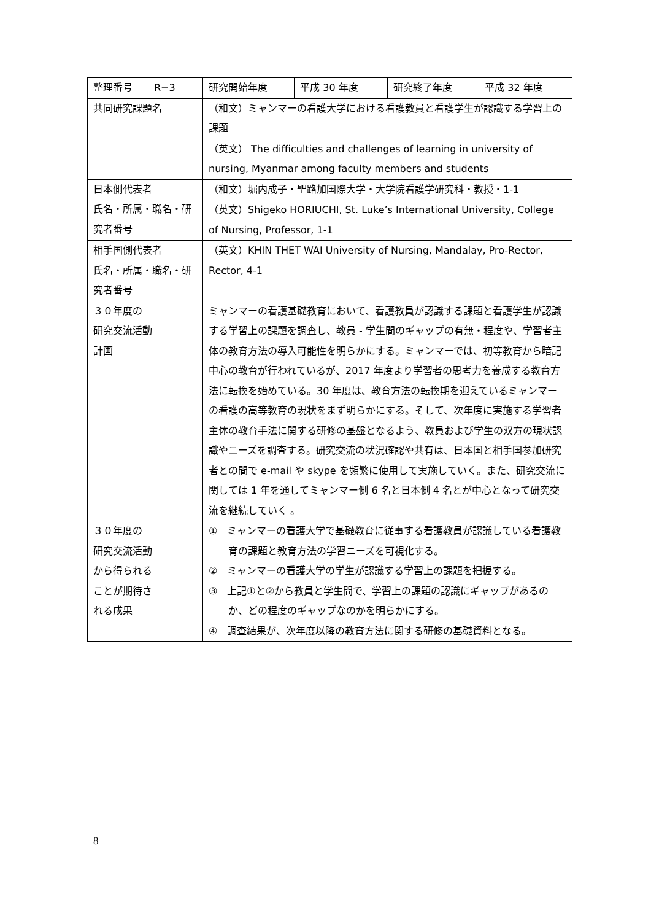| 整理番号 | R−3 | 研究開始年度 | 平成 30 年度 | 研究終了年度 | 平成 32 年度 |
| 共同研究課題名 | | （和文）ミャンマーの看護大学における看護教員と看護学生が認識する学習上の課題 | | | |
| | | （英文） The difficulties and challenges of learning in university of nursing, Myanmar among faculty members and students | | | |
| 日本側代表者 氏名・所属・職名・研究者番号 | | （和文）堀内成子・聖路加国際大学・大学院看護学研究科・教授・1-1 | | | |
| | | （英文）Shigeko HORIUCHI, St. Luke’s International University, College of Nursing, Professor, 1-1 | | | |
| 相手国側代表者 氏名・所属・職名・研究者番号 | | （英文）KHIN THET WAI University of Nursing, Mandalay, Pro-Rector, Rector, 4-1 | | | |
| ３０年度の 研究交流活動 計画 | | ミャンマーの看護基礎教育において、看護教員が認識する課題と看護学生が認識する学習上の課題を調査し、教員 - 学生間のギャップの有無・程度や、学習者主体の教育方法の導入可能性を明らかにする。ミャンマーでは、初等教育から暗記中心の教育が行われているが、2017 年度より学習者の思考力を養成する教育方法に転換を始めている。30 年度は、教育方法の転換期を迎えているミャンマーの看護の高等教育の現状をまず明らかにする。そして、次年度に実施する学習者主体の教育手法に関する研修の基盤となるよう、教員および学生の双方の現状認識やニーズを調査する。研究交流の状況確認や共有は、日本国と相手国参加研究者との間で e-mail や skype を頻繁に使用して実施していく。また、研究交流に関しては 1 年を通してミャンマー側 6 名と日本側 4 名とが中心となって研究交流を継続していく 。 | | | |
| ３０年度の 研究交流活動 から得られる ことが期待さ れる成果 | | ① ミャンマーの看護大学で基礎教育に従事する看護教員が認識している看護教育の課題と教育方法の学習ニーズを可視化する。 ② ミャンマーの看護大学の学生が認識する学習上の課題を把握する。 ③ 上記①と②から教員と学生間で、学習上の課題の認識にギャップがあるのか、どの程度のギャップなのかを明らかにする。 ④ 調査結果が、次年度以降の教育方法に関する研修の基礎資料となる。 | | | |
8